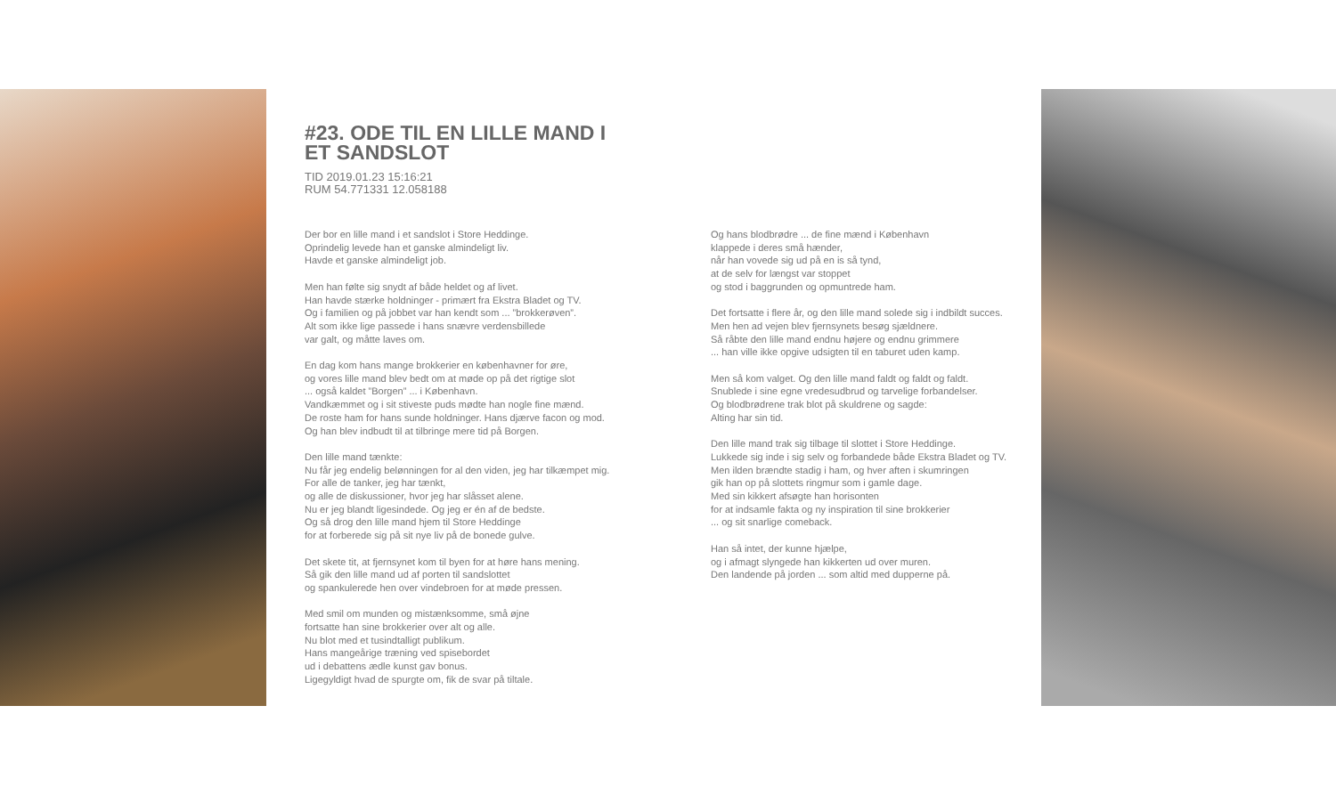#23. ODE TIL EN LILLE MAND I
ET SANDSLOT
TID 2019.01.23 15:16:21
RUM 54.771331 12.058188
Der bor en lille mand i et sandslot i Store Heddinge.
Oprindelig levede han et ganske almindeligt liv.
Havde et ganske almindeligt job.
Men han følte sig snydt af både heldet og af livet.
Han havde stærke holdninger - primært fra Ekstra Bladet og TV.
Og i familien og på jobbet var han kendt som ... ”brokkerøven”.
Alt som ikke lige passede i hans snævre verdensbillede
var galt, og måtte laves om.
En dag kom hans mange brokkerier en københavner for øre,
og vores lille mand blev bedt om at møde op på det rigtige slot
... også kaldet ”Borgen” ... i København.
Vandkæmmet og i sit stiveste puds mødte han nogle fine mænd.
De roste ham for hans sunde holdninger. Hans djærve facon og mod.
Og han blev indbudt til at tilbringe mere tid på Borgen.
Den lille mand tænkte:
Nu får jeg endelig belønningen for al den viden, jeg har tilkæmpet mig.
For alle de tanker, jeg har tænkt,
og alle de diskussioner, hvor jeg har slåsset alene.
Nu er jeg blandt ligesindede. Og jeg er én af de bedste.
Og så drog den lille mand hjem til Store Heddinge
for at forberede sig på sit nye liv på de bonede gulve.
Det skete tit, at fjernsynet kom til byen for at høre hans mening.
Så gik den lille mand ud af porten til sandslottet
og spankulerede hen over vindebroen for at møde pressen.
Med smil om munden og mistænksomme, små øjne
fortsatte han sine brokkerier over alt og alle.
Nu blot med et tusindtalligt publikum.
Hans mangeårige træning ved spisebordet
ud i debattens ædle kunst gav bonus.
Ligegyldigt hvad de spurgte om, fik de svar på tiltale.
Og hans blodbrødre ... de fine mænd i København
klappede i deres små hænder,
når han vovede sig ud på en is så tynd,
at de selv for længst var stoppet
og stod i baggrunden og opmuntrede ham.
Det fortsatte i flere år, og den lille mand solede sig i indbildt succes.
Men hen ad vejen blev fjernsynets besøg sjældnere.
Så råbte den lille mand endnu højere og endnu grimmere
... han ville ikke opgive udsigten til en taburet uden kamp.
Men så kom valget. Og den lille mand faldt og faldt og faldt.
Snublede i sine egne vredesudbrud og tarvelige forbandelser.
Og blodbrødrene trak blot på skuldrene og sagde:
Alting har sin tid.
Den lille mand trak sig tilbage til slottet i Store Heddinge.
Lukkede sig inde i sig selv og forbandede både Ekstra Bladet og TV.
Men ilden brændte stadig i ham, og hver aften i skumringen
gik han op på slottets ringmur som i gamle dage.
Med sin kikkert afsøgte han horisonten
for at indsamle fakta og ny inspiration til sine brokkerier
... og sit snarlige comeback.
Han så intet, der kunne hjælpe,
og i afmagt slyngede han kikkerten ud over muren.
Den landende på jorden ... som altid med dupperne på.